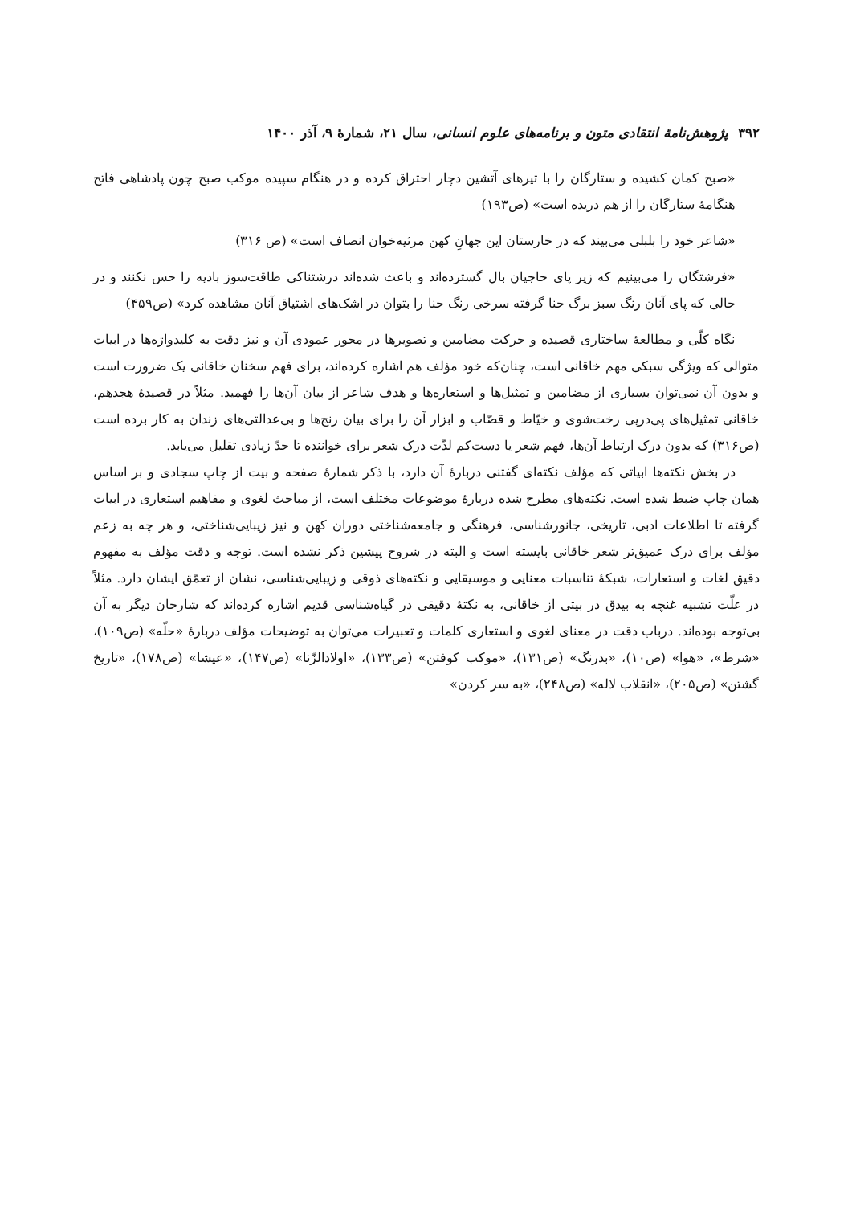۳۹۲ پژوهش‌نامهٔ انتقادی متون و برنامه‌های علوم انسانی، سال ۲۱، شمارهٔ ۹، آذر ۱۴۰۰
«صبح کمان کشیده و ستارگان را با تیرهای آتشین دچار احتراق کرده و در هنگام سپیده موکب صبح چون پادشاهی فاتح هنگامهٔ ستارگان را از هم دریده است» (ص۱۹۳)
«شاعر خود را بلبلی می‌بیند که در خارستان این جهانِ کهن مرثیه‌خوان انصاف است» (ص ۳۱۶)
«فرشتگان را می‌بینیم که زیر پای حاجیان بال گسترده‌اند و باعث شده‌اند درشتناکی طاقت‌سوز بادیه را حس نکنند و در حالی که پای آنان رنگ سبز برگ حنا گرفته سرخی رنگ حنا را بتوان در اشک‌های اشتیاق آنان مشاهده کرد» (ص۴۵۹)
نگاه کلّی و مطالعهٔ ساختاری قصیده و حرکت مضامین و تصویرها در محور عمودی آن و نیز دقت به کلیدواژه‌ها در ابیات متوالی که ویژگی سبکی مهم خاقانی است، چنان‌که خود مؤلف هم اشاره کرده‌اند، برای فهم سخنان خاقانی یک ضرورت است و بدون آن نمی‌توان بسیاری از مضامین و تمثیل‌ها و استعاره‌ها و هدف شاعر از بیان آن‌ها را فهمید. مثلاً در قصیدهٔ هجدهم، خاقانی تمثیل‌های پی‌درپی رخت‌شوی و خیّاط و قصّاب و ابزار آن را برای بیان رنج‌ها و بی‌عدالتی‌های زندان به کار برده است (ص۳۱۶) که بدون درک ارتباط آن‌ها، فهم شعر یا دست‌کم لذّت درک شعر برای خواننده تا حدّ زیادی تقلیل می‌یابد.
در بخش نکته‌ها ابیاتی که مؤلف نکته‌ای گفتنی دربارهٔ آن دارد، با ذکر شمارهٔ صفحه و بیت از چاپ سجادی و بر اساس همان چاپ ضبط شده است. نکته‌های مطرح شده دربارهٔ موضوعات مختلف است، از مباحث لغوی و مفاهیم استعاری در ابیات گرفته تا اطلاعات ادبی، تاریخی، جانورشناسی، فرهنگی و جامعه‌شناختی دوران کهن و نیز زیبایی‌شناختی، و هر چه به زعم مؤلف برای درک عمیق‌تر شعر خاقانی بایسته است و البته در شروح پیشین ذکر نشده است. توجه و دقت مؤلف به مفهوم دقیق لغات و استعارات، شبکهٔ تناسبات معنایی و موسیقایی و نکته‌های ذوقی و زیبایی‌شناسی، نشان از تعمّق ایشان دارد. مثلاً در علّت تشبیه غنچه به بیدق در بیتی از خاقانی، به نکتهٔ دقیقی در گیاه‌شناسی قدیم اشاره کرده‌اند که شارحان دیگر به آن بی‌توجه بوده‌اند. درباب دقت در معنای لغوی و استعاری کلمات و تعبیرات می‌توان به توضیحات مؤلف دربارهٔ «حلّه» (ص۱۰۹)، «شرط»، «هوا» (ص۱۰)، «بدرنگ» (ص۱۳۱)، «موکب کوفتن» (ص۱۳۳)، «اولادالزّنا» (ص۱۴۷)، «عیشا» (ص۱۷۸)، «تاریخ گشتن» (ص۲۰۵)، «انقلاب لاله» (ص۲۴۸)، «به سر کردن»